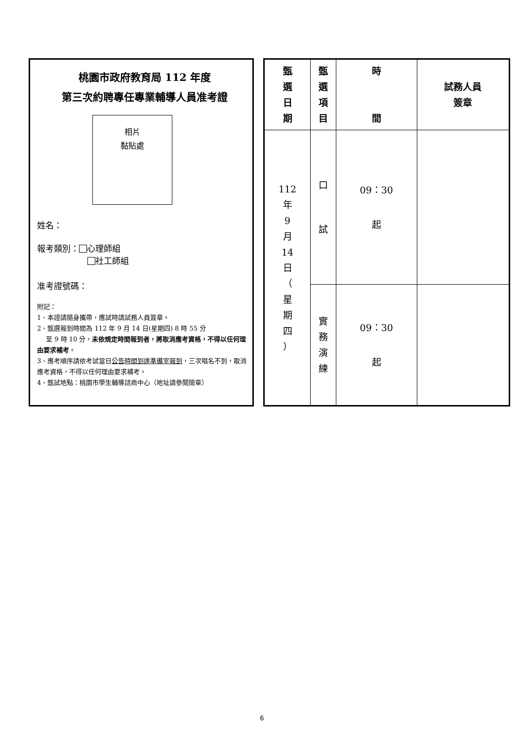桃園市政府教育局 112 年度
第三次約聘專任專業輔導人員准考證
相片
黏貼處
姓名：
報考類別： 心理師組
社工師組
准考證號碼：
附記：
1、本證請隨身攜帶，應試時請試務人員簽章。
2、甄選報到時間為 112 年 9 月 14 日(星期四) 8 時 55 分
至 9 時 10 分，未依規定時間報到者，將取消應考資格，不得以任何理由要求補考。
3、應考順序請依考試當日公告時間到達準備室報到，三次唱名不到，取消應考資格，不得以任何理由要求補考。
4、甄試地點：桃園市學生輔導諮商中心（地址請參閱簡章）
| 甄 選 日 期 | 甄 選 項 目 | 時 間 | 試務人員 簽章 |
| --- | --- | --- | --- |
| 112 年 9 月 14 日 （ 星 期 四 ） | 口 試 | 09：30 起 | |
| | 實 務 演 練 | 09：30 起 | |
6